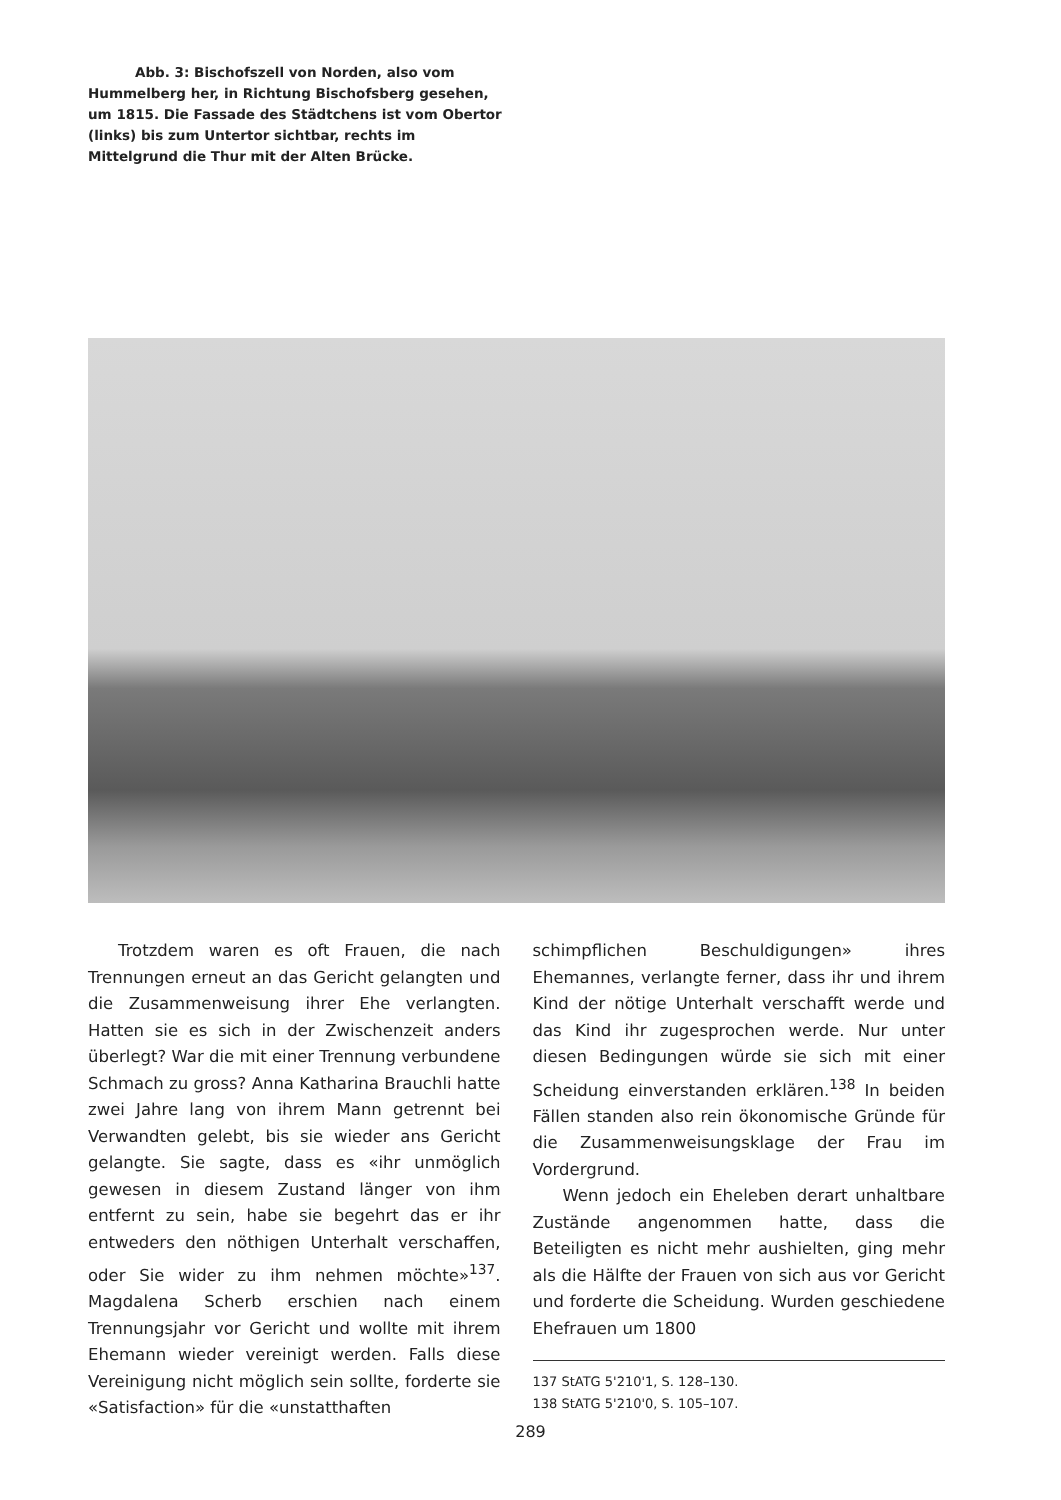Abb. 3: Bischofszell von Norden, also vom Hummelberg her, in Richtung Bischofsberg gesehen, um 1815. Die Fassade des Städtchens ist vom Obertor (links) bis zum Untertor sichtbar, rechts im Mittelgrund die Thur mit der Alten Brücke.
Trotzdem waren es oft Frauen, die nach Trennungen erneut an das Gericht gelangten und die Zusammenweisung ihrer Ehe verlangten. Hatten sie es sich in der Zwischenzeit anders überlegt? War die mit einer Trennung verbundene Schmach zu gross? Anna Katharina Brauchli hatte zwei Jahre lang von ihrem Mann getrennt bei Verwandten gelebt, bis sie wieder ans Gericht gelangte. Sie sagte, dass es «ihr unmöglich gewesen in diesem Zustand länger von ihm entfernt zu sein, habe sie begehrt das er ihr entweders den nöthigen Unterhalt verschaffen, oder Sie wider zu ihm nehmen möchte»<sup>137</sup>. Magdalena Scherb erschien nach einem Trennungsjahr vor Gericht und wollte mit ihrem Ehemann wieder vereinigt werden. Falls diese Vereinigung nicht möglich sein sollte, forderte sie «Satisfaction» für die «unstatthaften
schimpflichen Beschuldigungen» ihres Ehemannes, verlangte ferner, dass ihr und ihrem Kind der nötige Unterhalt verschafft werde und das Kind ihr zugesprochen werde. Nur unter diesen Bedingungen würde sie sich mit einer Scheidung einverstanden erklären.<sup>138</sup> In beiden Fällen standen also rein ökonomische Gründe für die Zusammenweisungsklage der Frau im Vordergrund.
Wenn jedoch ein Eheleben derart unhaltbare Zustände angenommen hatte, dass die Beteiligten es nicht mehr aushielten, ging mehr als die Hälfte der Frauen von sich aus vor Gericht und forderte die Scheidung. Wurden geschiedene Ehefrauen um 1800
137 StATG 5'210'1, S. 128–130.
138 StATG 5'210'0, S. 105–107.
289